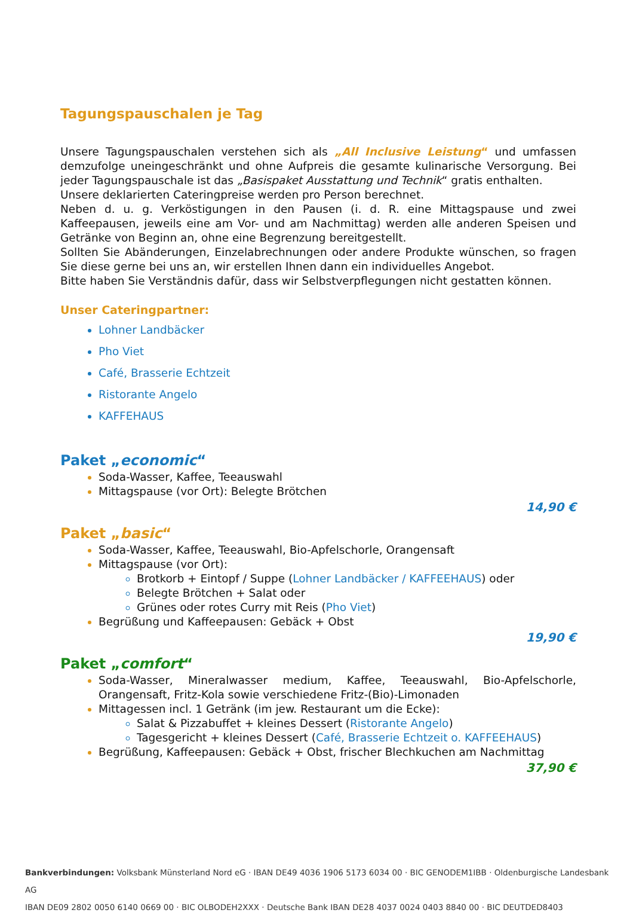Tagungspauschalen je Tag
Unsere Tagungspauschalen verstehen sich als „All Inclusive Leistung“ und umfassen demzufolge uneingeschränkt und ohne Aufpreis die gesamte kulinarische Versorgung. Bei jeder Tagungspauschale ist das „Basispaket Ausstattung und Technik“ gratis enthalten.
Unsere deklarierten Cateringpreise werden pro Person berechnet.
Neben d. u. g. Verköstigungen in den Pausen (i. d. R. eine Mittagspause und zwei Kaffeepausen, jeweils eine am Vor- und am Nachmittag) werden alle anderen Speisen und Getränke von Beginn an, ohne eine Begrenzung bereitgestellt.
Sollten Sie Abänderungen, Einzelabrechnungen oder andere Produkte wünschen, so fragen Sie diese gerne bei uns an, wir erstellen Ihnen dann ein individuelles Angebot.
Bitte haben Sie Verständnis dafür, dass wir Selbstverpflegungen nicht gestatten können.
Unser Cateringpartner:
Lohner Landbäcker
Pho Viet
Café, Brasserie Echtzeit
Ristorante Angelo
KAFFEHAUS
Paket „economic“
Soda-Wasser, Kaffee, Teeauswahl
Mittagspause (vor Ort): Belegte Brötchen
14,90 €
Paket „basic“
Soda-Wasser, Kaffee, Teeauswahl, Bio-Apfelschorle, Orangensaft
Mittagspause (vor Ort):
Brotkorb + Eintopf / Suppe (Lohner Landbäcker / KAFFEEHAUS) oder
Belegte Brötchen + Salat oder
Grünes oder rotes Curry mit Reis (Pho Viet)
Begrüßung und Kaffeepausen: Gebäck + Obst
19,90 €
Paket „comfort“
Soda-Wasser, Mineralwasser medium, Kaffee, Teeauswahl, Bio-Apfelschorle, Orangensaft, Fritz-Kola sowie verschiedene Fritz-(Bio)-Limonaden
Mittagessen incl. 1 Getränk (im jew. Restaurant um die Ecke):
Salat & Pizzabuffet + kleines Dessert (Ristorante Angelo)
Tagesgericht + kleines Dessert (Café, Brasserie Echtzeit o. KAFFEEHAUS)
Begrüßung, Kaffeepausen: Gebäck + Obst, frischer Blechkuchen am Nachmittag
37,90 €
Bankverbindungen: Volksbank Münsterland Nord eG · IBAN DE49 4036 1906 5173 6034 00 · BIC GENODEM1IBB · Oldenburgische Landesbank AG
IBAN DE09 2802 0050 6140 0669 00 · BIC OLBODEH2XXX · Deutsche Bank IBAN DE28 4037 0024 0403 8840 00 · BIC DEUTDED8403